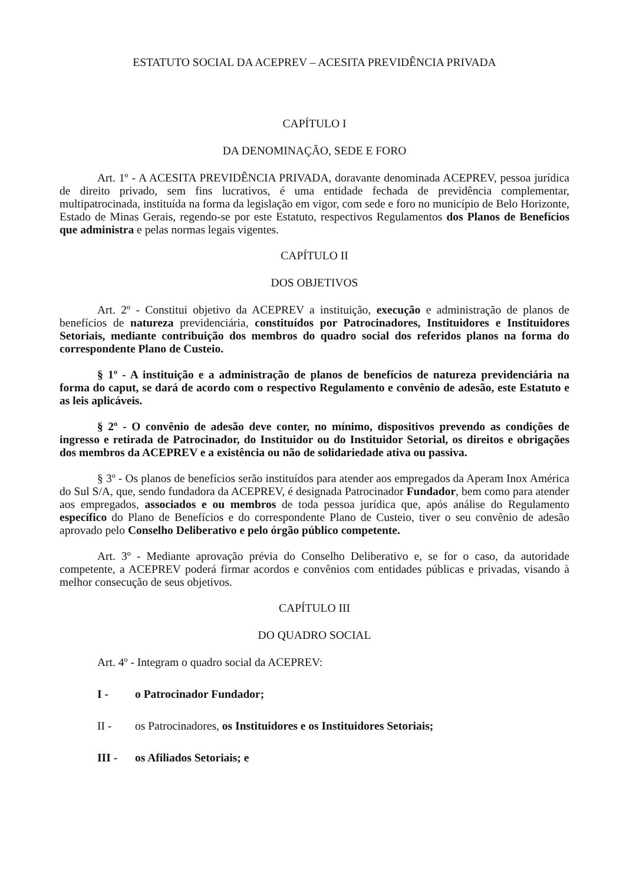ESTATUTO SOCIAL DA ACEPREV – ACESITA PREVIDÊNCIA PRIVADA
CAPÍTULO I
DA DENOMINAÇÃO, SEDE E FORO
Art. 1º - A ACESITA PREVIDÊNCIA PRIVADA, doravante denominada ACEPREV, pessoa jurídica de direito privado, sem fins lucrativos, é uma entidade fechada de previdência complementar, multipatrocinada, instituída na forma da legislação em vigor, com sede e foro no município de Belo Horizonte, Estado de Minas Gerais, regendo-se por este Estatuto, respectivos Regulamentos dos Planos de Benefícios que administra e pelas normas legais vigentes.
CAPÍTULO II
DOS OBJETIVOS
Art. 2º - Constitui objetivo da ACEPREV a instituição, execução e administração de planos de benefícios de natureza previdenciária, constituídos por Patrocinadores, Instituidores e Instituidores Setoriais, mediante contribuição dos membros do quadro social dos referidos planos na forma do correspondente Plano de Custeio.
§ 1º - A instituição e a administração de planos de benefícios de natureza previdenciária na forma do caput, se dará de acordo com o respectivo Regulamento e convênio de adesão, este Estatuto e as leis aplicáveis.
§ 2º - O convênio de adesão deve conter, no mínimo, dispositivos prevendo as condições de ingresso e retirada de Patrocinador, do Instituidor ou do Instituidor Setorial, os direitos e obrigações dos membros da ACEPREV e a existência ou não de solidariedade ativa ou passiva.
§ 3º - Os planos de benefícios serão instituídos para atender aos empregados da Aperam Inox América do Sul S/A, que, sendo fundadora da ACEPREV, é designada Patrocinador Fundador, bem como para atender aos empregados, associados e ou membros de toda pessoa jurídica que, após análise do Regulamento específico do Plano de Benefícios e do correspondente Plano de Custeio, tiver o seu convênio de adesão aprovado pelo Conselho Deliberativo e pelo órgão público competente.
Art. 3º - Mediante aprovação prévia do Conselho Deliberativo e, se for o caso, da autoridade competente, a ACEPREV poderá firmar acordos e convênios com entidades públicas e privadas, visando à melhor consecução de seus objetivos.
CAPÍTULO III
DO QUADRO SOCIAL
Art. 4º - Integram o quadro social da ACEPREV:
I - o Patrocinador Fundador;
II - os Patrocinadores, os Instituidores e os Instituidores Setoriais;
III - os Afiliados Setoriais; e